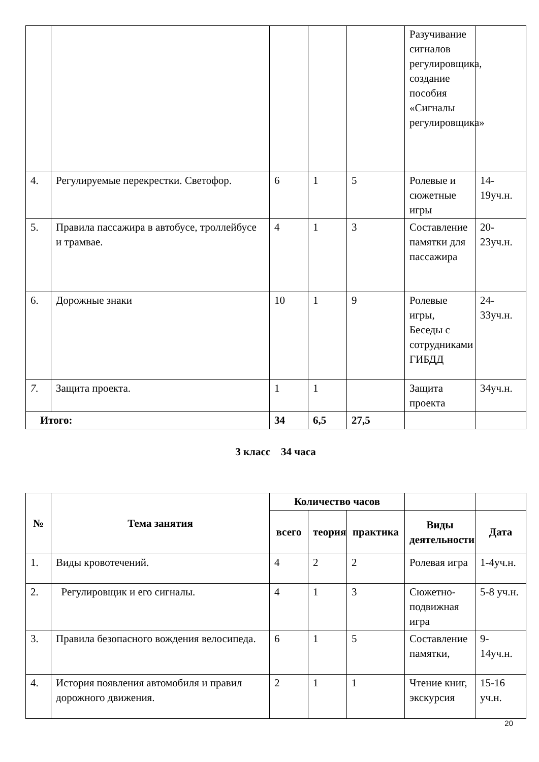| | | | | | Разучивание сигналов регулировщика, создание пособия «Сигналы регулировщика» | |
| 4. | Регулируемые перекрестки. Светофор. | 6 | 1 | 5 | Ролевые и сюжетные игры | 14-19уч.н. |
| 5. | Правила пассажира в автобусе, троллейбусе и трамвае. | 4 | 1 | 3 | Составление памятки для пассажира | 20-23уч.н. |
| 6. | Дорожные знаки | 10 | 1 | 9 | Ролевые игры, Беседы с сотрудниками ГИБДД | 24-33уч.н. |
| 7. | Защита проекта. | 1 | 1 | | Защита проекта | 34уч.н. |
| Итого: | | 34 | 6,5 | 27,5 | | |
3 класс 34 часа
| № | Тема занятия | Количество часов | | | | |
| --- | --- | --- | --- | --- | --- | --- |
| | | всего | теория | практика | Виды деятельности | Дата |
| 1. | Виды кровотечений. | 4 | 2 | 2 | Ролевая игра | 1-4уч.н. |
| 2. | Регулировщик и его сигналы. | 4 | 1 | 3 | Сюжетно-подвижная игра | 5-8 уч.н. |
| 3. | Правила безопасного вождения велосипеда. | 6 | 1 | 5 | Составление памятки, | 9-14уч.н. |
| 4. | История появления автомобиля и правил дорожного движения. | 2 | 1 | 1 | Чтение книг, экскурсия | 15-16 уч.н. |
20